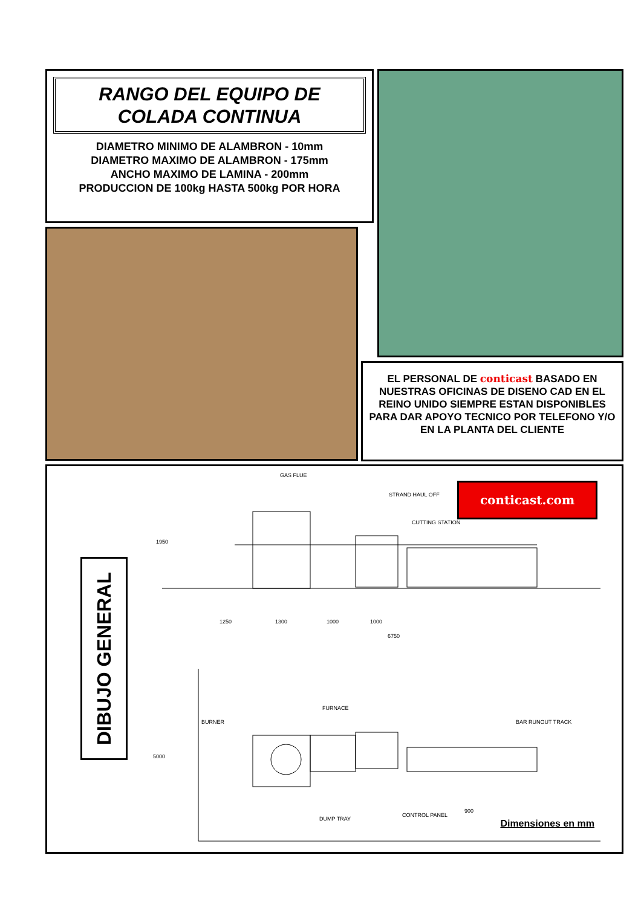RANGO DEL EQUIPO DE
COLADA CONTINUA
DIAMETRO MINIMO DE ALAMBRON - 10mm
DIAMETRO MAXIMO DE ALAMBRON - 175mm
ANCHO MAXIMO DE LAMINA - 200mm
PRODUCCION DE 100kg HASTA 500kg POR HORA
EL PERSONAL DE conticast BASADO EN NUESTRAS OFICINAS DE DISENO CAD EN EL REINO UNIDO SIEMPRE ESTAN DISPONIBLES PARA DAR APOYO TECNICO POR TELEFONO Y/O EN LA PLANTA DEL CLIENTE
DIBUJO GENERAL
conticast.com
GAS FLUE
STRAND HAUL OFF
CUTTING STATION
1950
1250 1300 1000 1000
6750
FURNACE
BURNER BAR RUNOUT TRACK
5000
900
DUMP TRAY
CONTROL PANEL
Dimensiones en mm